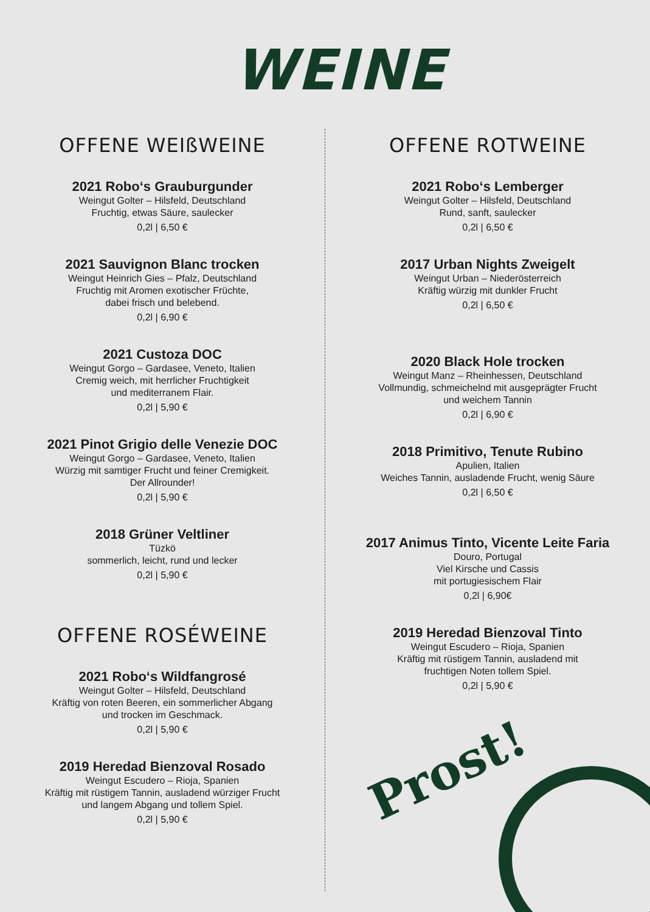WEINE
OFFENE WEIßWEINE
2021 Robo‘s Grauburgunder
Weingut Golter – Hilsfeld, Deutschland
Fruchtig, etwas Säure, saulecker
0,2l | 6,50 €
2021 Sauvignon Blanc trocken
Weingut Heinrich Gies – Pfalz, Deutschland
Fruchtig mit Aromen exotischer Früchte,
dabei frisch und belebend.
0,2l | 6,90 €
2021 Custoza DOC
Weingut Gorgo – Gardasee, Veneto, Italien
Cremig weich, mit herrlicher Fruchtigkeit
und mediterranem Flair.
0,2l | 5,90 €
2021 Pinot Grigio delle Venezie DOC
Weingut Gorgo – Gardasee, Veneto, Italien
Würzig mit samtiger Frucht und feiner Cremigkeit.
Der Allrounder!
0,2l | 5,90 €
2018 Grüner Veltliner
Tüzkö
sommerlich, leicht, rund und lecker
0,2l | 5,90 €
OFFENE ROSÉWEINE
2021 Robo‘s Wildfangrosé
Weingut Golter – Hilsfeld, Deutschland
Kräftig von roten Beeren, ein sommerlicher Abgang
und trocken im Geschmack.
0,2l | 5,90 €
2019 Heredad Bienzoval Rosado
Weingut Escudero – Rioja, Spanien
Kräftig mit rüstigem Tannin, ausladend würziger Frucht
und langem Abgang und tollem Spiel.
0,2l | 5,90 €
OFFENE ROTWEINE
2021 Robo‘s Lemberger
Weingut Golter – Hilsfeld, Deutschland
Rund, sanft, saulecker
0,2l | 6,50 €
2017 Urban Nights Zweigelt
Weingut Urban – Niederösterreich
Kräftig würzig mit dunkler Frucht
0,2l | 6,50 €
2020 Black Hole trocken
Weingut Manz – Rheinhessen, Deutschland
Vollmundig, schmeichelnd mit ausgeprägter Frucht
und weichem Tannin
0,2l | 6,90 €
2018 Primitivo, Tenute Rubino
Apulien, Italien
Weiches Tannin, ausladende Frucht, wenig Säure
0,2l | 6,50 €
2017 Animus Tinto, Vicente Leite Faria
Douro, Portugal
Viel Kirsche und Cassis
mit portugiesischem Flair
0,2l | 6,90€
2019 Heredad Bienzoval Tinto
Weingut Escudero – Rioja, Spanien
Kräftig mit rüstigem Tannin, ausladend mit
fruchtigen Noten tollem Spiel.
0,2l | 5,90 €
Prost!